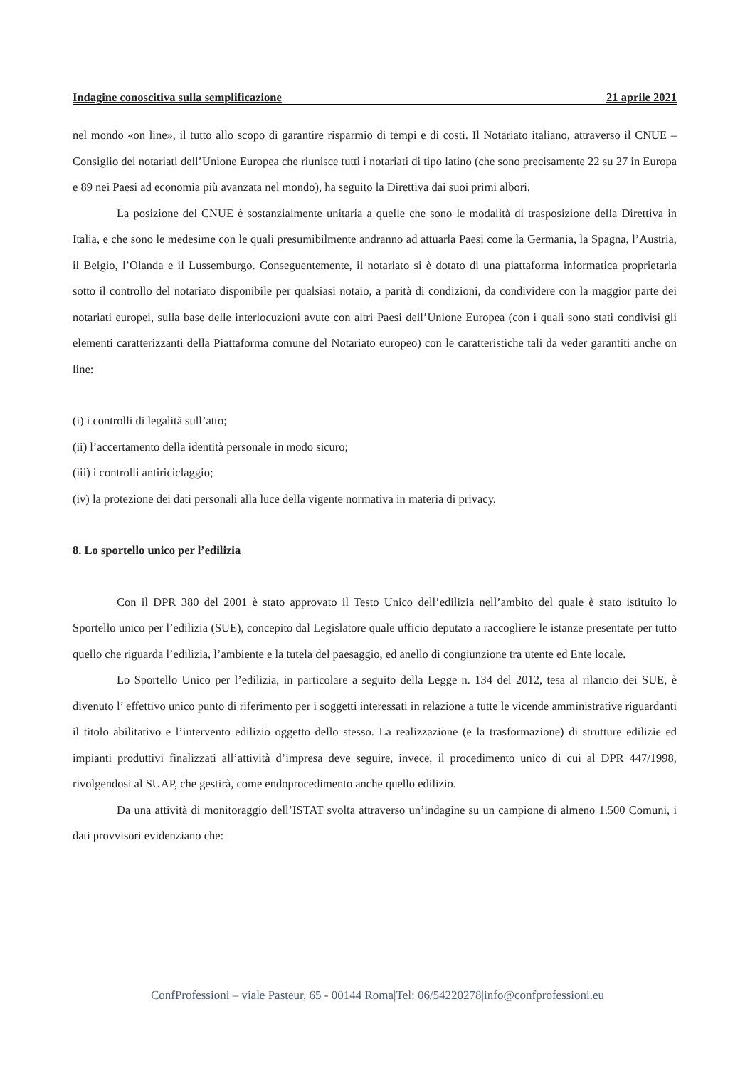Indagine conoscitiva sulla semplificazione 21 aprile 2021
nel mondo «on line», il tutto allo scopo di garantire risparmio di tempi e di costi. Il Notariato italiano, attraverso il CNUE – Consiglio dei notariati dell’Unione Europea che riunisce tutti i notariati di tipo latino (che sono precisamente 22 su 27 in Europa e 89 nei Paesi ad economia più avanzata nel mondo), ha seguito la Direttiva dai suoi primi albori.
La posizione del CNUE è sostanzialmente unitaria a quelle che sono le modalità di trasposizione della Direttiva in Italia, e che sono le medesime con le quali presumibilmente andranno ad attuarla Paesi come la Germania, la Spagna, l’Austria, il Belgio, l’Olanda e il Lussemburgo. Conseguentemente, il notariato si è dotato di una piattaforma informatica proprietaria sotto il controllo del notariato disponibile per qualsiasi notaio, a parità di condizioni, da condividere con la maggior parte dei notariati europei, sulla base delle interlocuzioni avute con altri Paesi dell’Unione Europea (con i quali sono stati condivisi gli elementi caratterizzanti della Piattaforma comune del Notariato europeo) con le caratteristiche tali da veder garantiti anche on line:
(i) i controlli di legalità sull’atto;
(ii) l’accertamento della identità personale in modo sicuro;
(iii) i controlli antiriciclaggio;
(iv) la protezione dei dati personali alla luce della vigente normativa in materia di privacy.
8. Lo sportello unico per l’edilizia
Con il DPR 380 del 2001 è stato approvato il Testo Unico dell’edilizia nell’ambito del quale è stato istituito lo Sportello unico per l’edilizia (SUE), concepito dal Legislatore quale ufficio deputato a raccogliere le istanze presentate per tutto quello che riguarda l’edilizia, l’ambiente e la tutela del paesaggio, ed anello di congiunzione tra utente ed Ente locale.
Lo Sportello Unico per l’edilizia, in particolare a seguito della Legge n. 134 del 2012, tesa al rilancio dei SUE, è divenuto l’ effettivo unico punto di riferimento per i soggetti interessati in relazione a tutte le vicende amministrative riguardanti il titolo abilitativo e l’intervento edilizio oggetto dello stesso. La realizzazione (e la trasformazione) di strutture edilizie ed impianti produttivi finalizzati all’attività d’impresa deve seguire, invece, il procedimento unico di cui al DPR 447/1998, rivolgendosi al SUAP, che gestirà, come endoprocedimento anche quello edilizio.
Da una attività di monitoraggio dell’ISTAT svolta attraverso un’indagine su un campione di almeno 1.500 Comuni, i dati provvisori evidenziano che:
ConfProfessioni – viale Pasteur, 65 - 00144 Roma|Tel: 06/54220278|info@confprofessioni.eu